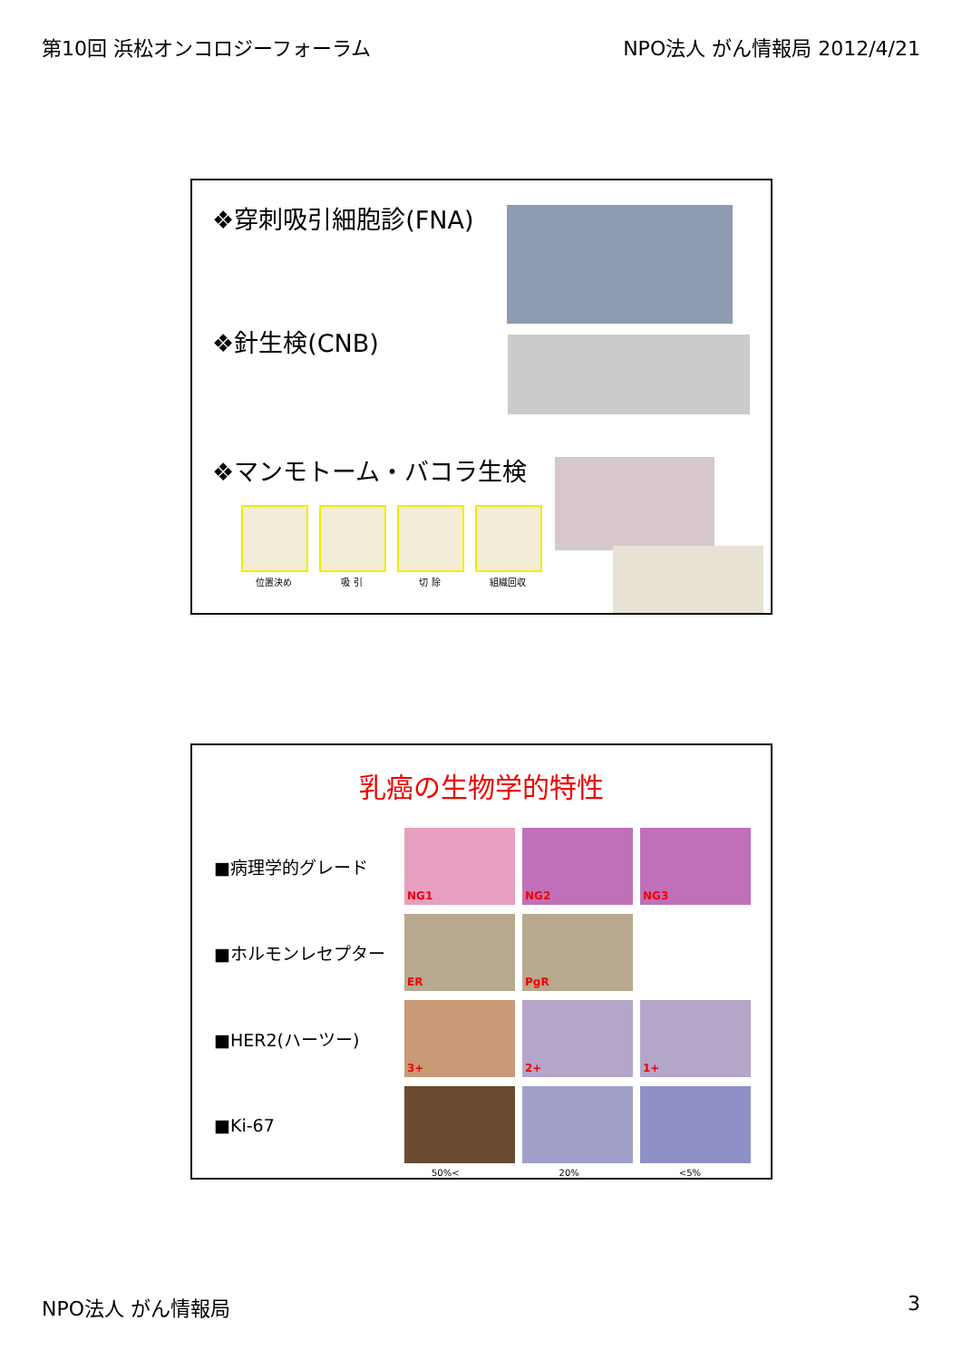第10回 浜松オンコロジーフォーラム NPO法人 がん情報局 2012/4/21
❖穿刺吸引細胞診(FNA)
❖針生検(CNB)
❖マンモトーム・バコラ生検
位置決め 吸 引 切 除 組織回収
乳癌の生物学的特性
■病理学的グレード NG1 NG2 NG3
■ホルモンレセプター ER PgR
■HER2(ハーツー) 3+ 2+ 1+
■Ki-67
50%< 20% <5%
NPO法人 がん情報局 3